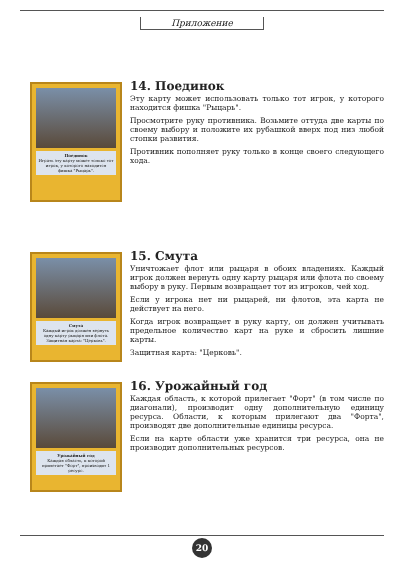Приложение
Поединок
Играть эту карту может только тот игрок, у которого находится фишка "Рыцарь".
14. Поединок
Эту карту может использовать только тот игрок, у которого находится фишка "Рыцарь".
Просмотрите руку противника. Возьмите оттуда две карты по своему выбору и положите их рубашкой вверх под низ любой стопки развития.
Противник пополняет руку только в конце своего следующего хода.
Смута
Каждый игрок должен вернуть одну карту рыцаря или флота. Защитная карта: "Церковь".
15. Смута
Уничтожает флот или рыцаря в обоих владениях. Каждый игрок должен вернуть одну карту рыцаря или флота по своему выбору в руку. Первым возвращает тот из игроков, чей ход.
Если у игрока нет ни рыцарей, ни флотов, эта карта не действует на него.
Когда игрок возвращает в руку карту, он должен учитывать предельное количество карт на руке и сбросить лишние карты.
Защитная карта: "Церковь".
Урожайный год
Каждая область, к которой прилегает "Форт", производит 1 ресурс.
16. Урожайный год
Каждая область, к которой прилегает "Форт" (в том числе по диагонали), производит одну дополнительную единицу ресурса. Области, к которым прилегают два "Форта", производят две дополнительные единицы ресурса.
Если на карте области уже хранится три ресурса, она не производит дополнительных ресурсов.
20